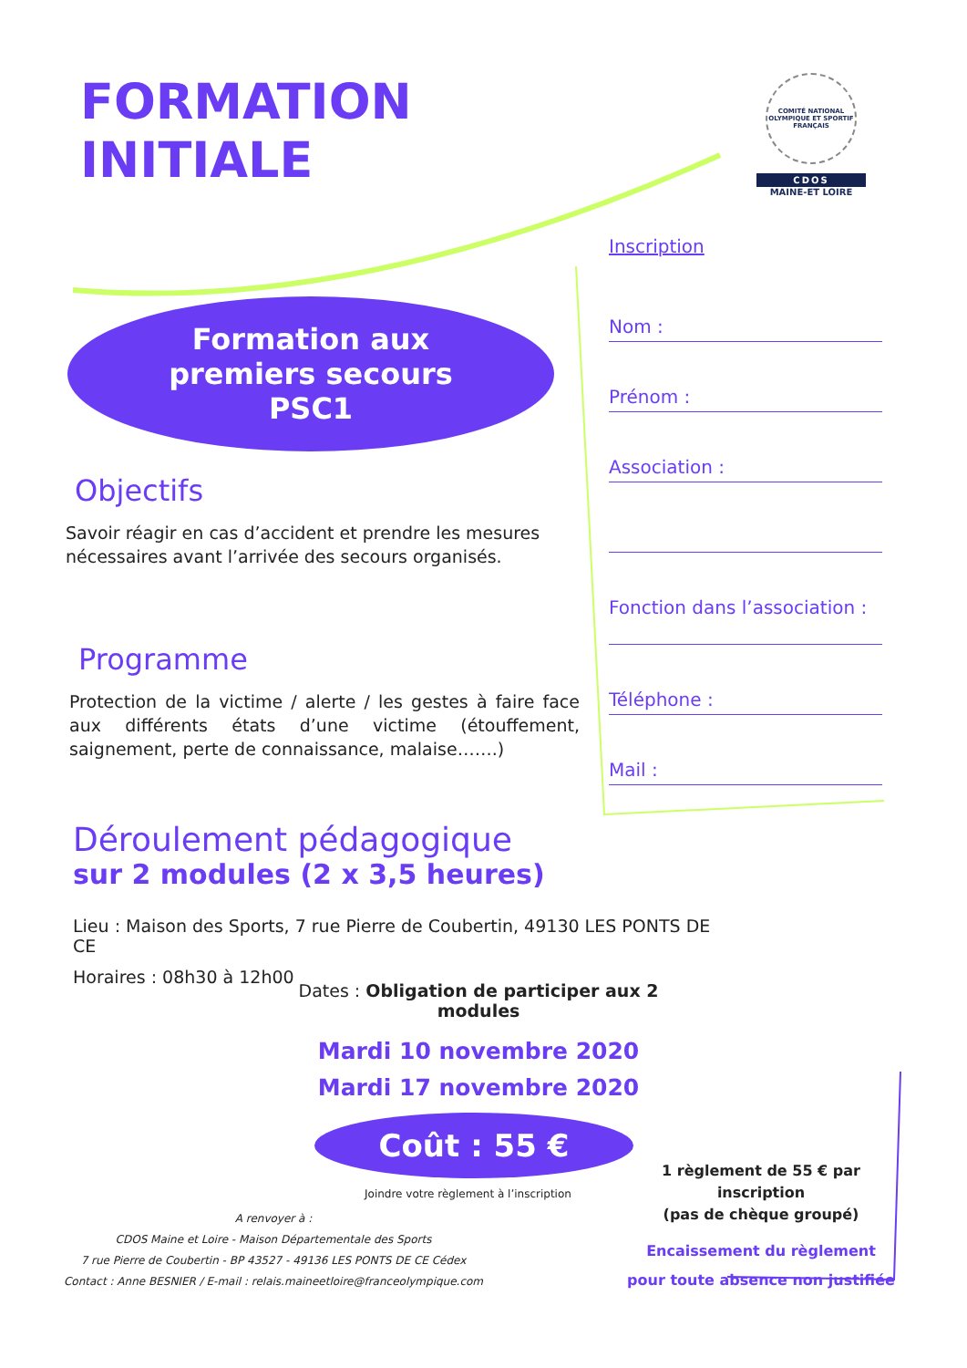FORMATION
INITIALE
COMITÉ NATIONAL OLYMPIQUE ET SPORTIF FRANÇAIS
CDOS
MAINE-ET LOIRE
Formation aux
premiers secours
PSC1
Objectifs
Savoir réagir en cas d’accident et prendre les mesures nécessaires avant l’arrivée des secours organisés.
Programme
Protection de la victime / alerte / les gestes à faire face aux différents états d’une victime (étouffement, saignement, perte de connaissance, malaise…….)
Inscription
Nom :
Prénom :
Association :
Fonction dans l’association :
Téléphone :
Mail :
Déroulement pédagogique
sur 2 modules (2 x 3,5 heures)
Lieu : Maison des Sports, 7 rue Pierre de Coubertin, 49130 LES PONTS DE CE
Horaires : 08h30 à 12h00
Dates : Obligation de participer aux 2 modules
Mardi 10 novembre 2020
Mardi 17 novembre 2020
Coût : 55 €
Joindre votre règlement à l’inscription
A renvoyer à :
CDOS Maine et Loire - Maison Départementale des Sports
7 rue Pierre de Coubertin - BP 43527 - 49136 LES PONTS DE CE Cédex
Contact : Anne BESNIER / E-mail : relais.maineetloire@franceolympique.com
1 règlement de 55 € par inscription
(pas de chèque groupé)
Encaissement du règlement
pour toute absence non justifiée